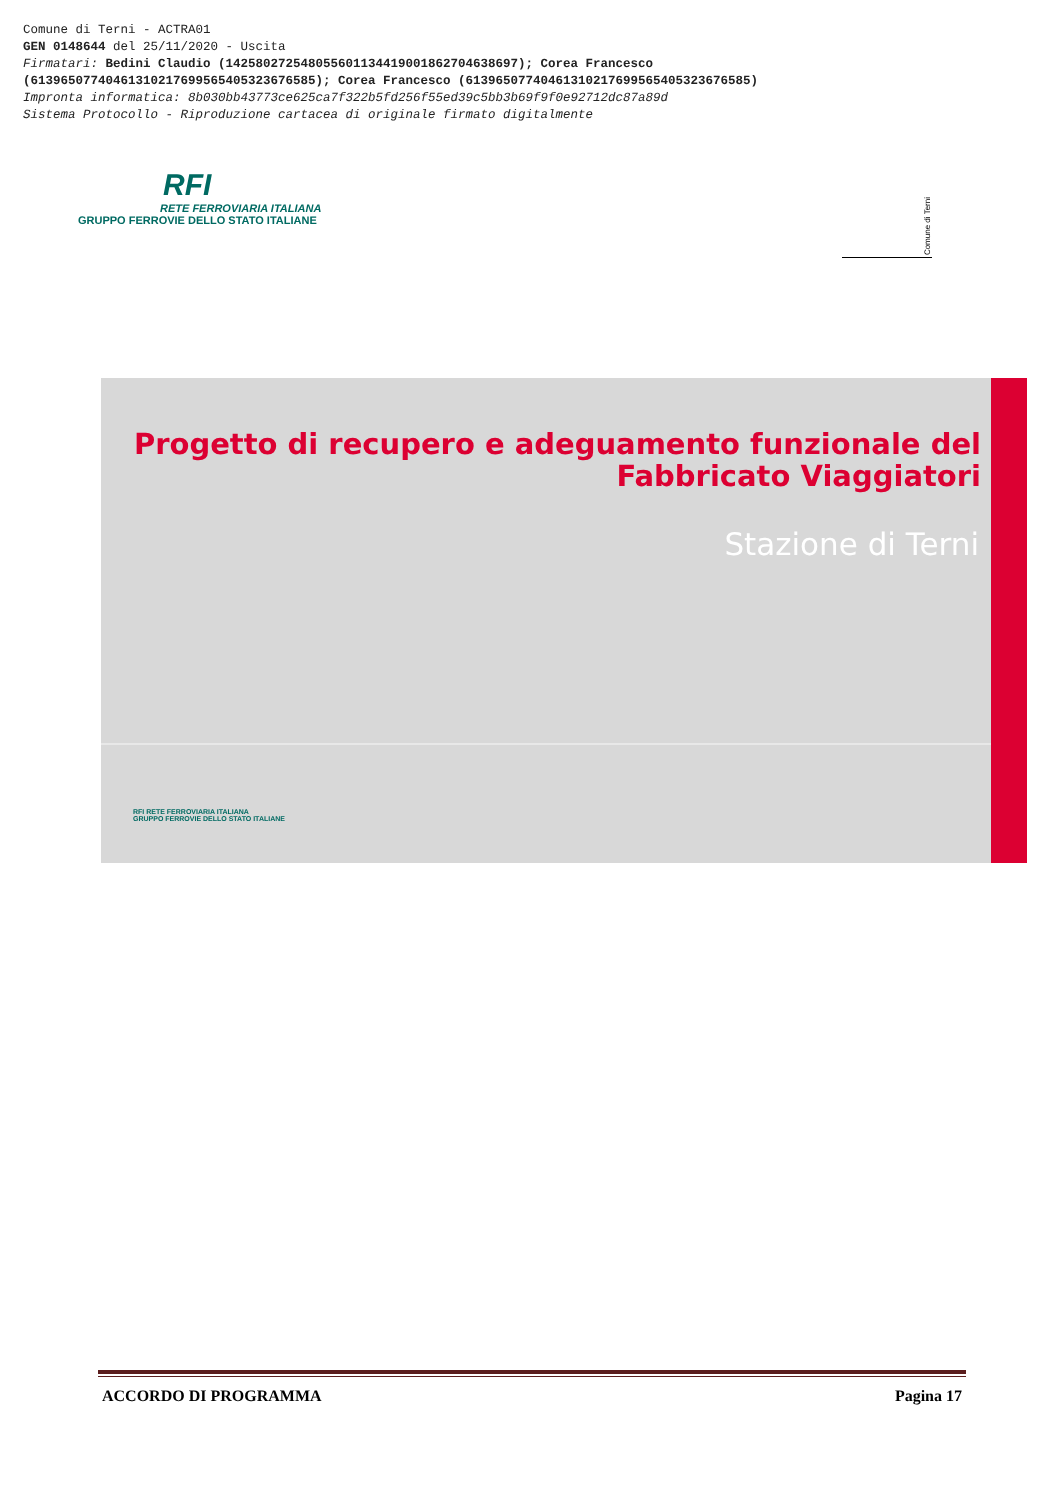Comune di Terni - ACTRA01
GEN 0148644 del 25/11/2020 - Uscita
Firmatari: Bedini Claudio (142580272548055601134419001862704638697); Corea Francesco
(61396507740461310217699565405323676585); Corea Francesco (61396507740461310217699565405323676585)
Impronta informatica: 8b030bb43773ce625ca7f322b5fd256f55ed39c5bb3b69f9f0e92712dc87a89d
Sistema Protocollo - Riproduzione cartacea di originale firmato digitalmente
RFI
RETE FERROVIARIA ITALIANA
GRUPPO FERROVIE DELLO STATO ITALIANE
Comune di Terni
Progetto di recupero e adeguamento funzionale del
Fabbricato Viaggiatori
Stazione di Terni
RFI RETE FERROVIARIA ITALIANA
GRUPPO FERROVIE DELLO STATO ITALIANE
ACCORDO DI PROGRAMMA Pagina 17